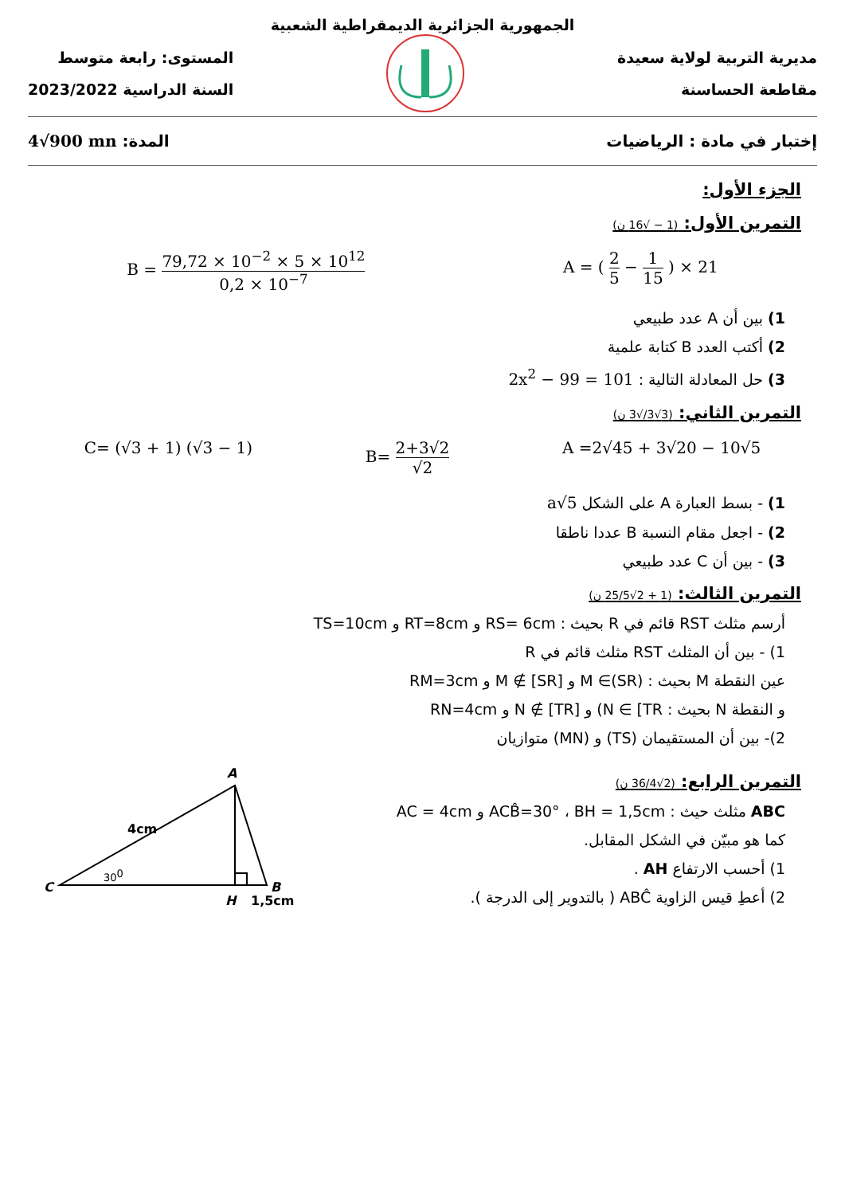الجمهورية الجزائرية الديمقراطية الشعبية
مديرية التربية لولاية سعيدة
مقاطعة الحساسنة
المستوى: رابعة متوسط
السنة الدراسية 2023/2022
إختبار في مادة : الرياضيات المدة: 4√900 mn
الجزء الأول:
التمرين الأول: (1 − √16 ن)
B = 79,72 × 10<sup>−2</sup> × 5 × 10<sup>12</sup> 0,2 × 10<sup>−7</sup> A = ( 2 5 − 1 15 ) × 21
1) بين أن A عدد طبيعي
2) أكتب العدد B كتابة علمية
3) حل المعادلة التالية : 2x<sup>2</sup> − 99 = 101
التمرين الثاني: (3√3/√3 ن)
C= (√3 + 1) (√3 − 1) B= 2+3√2 √2 A =2√45 + 3√20 − 10√5
1) - بسط العبارة A على الشكل a√5
2) - اجعل مقام النسبة B عددا ناطقا
3) - بين أن C عدد طبيعي
التمرين الثالث: (1 + 2√25/5 ن)
أرسم مثلث RST قائم في R بحيث : RS= 6cm و RT=8cm و TS=10cm
1) - بين أن المثلث RST مثلث قائم في R
عين النقطة M بحيث : M ∈(SR) و M ∉ [SR] و RM=3cm
و النقطة N بحيث : N ∈ [TR) و N ∉ [TR] و RN=4cm
2)- بين أن المستقيمان (TS) و (MN) متوازيان
التمرين الرابع: (2√36/4 ن)
ABC مثلث حيث : ACB̂=30° ، BH = 1,5cm و AC = 4cm
كما هو مبيّن في الشكل المقابل.
1) أحسب الارتفاع AH .
2) أعطِ قيس الزاوية ABĈ ( بالتدوير إلى الدرجة ).
A
C
B
H
1,5cm
4cm
300